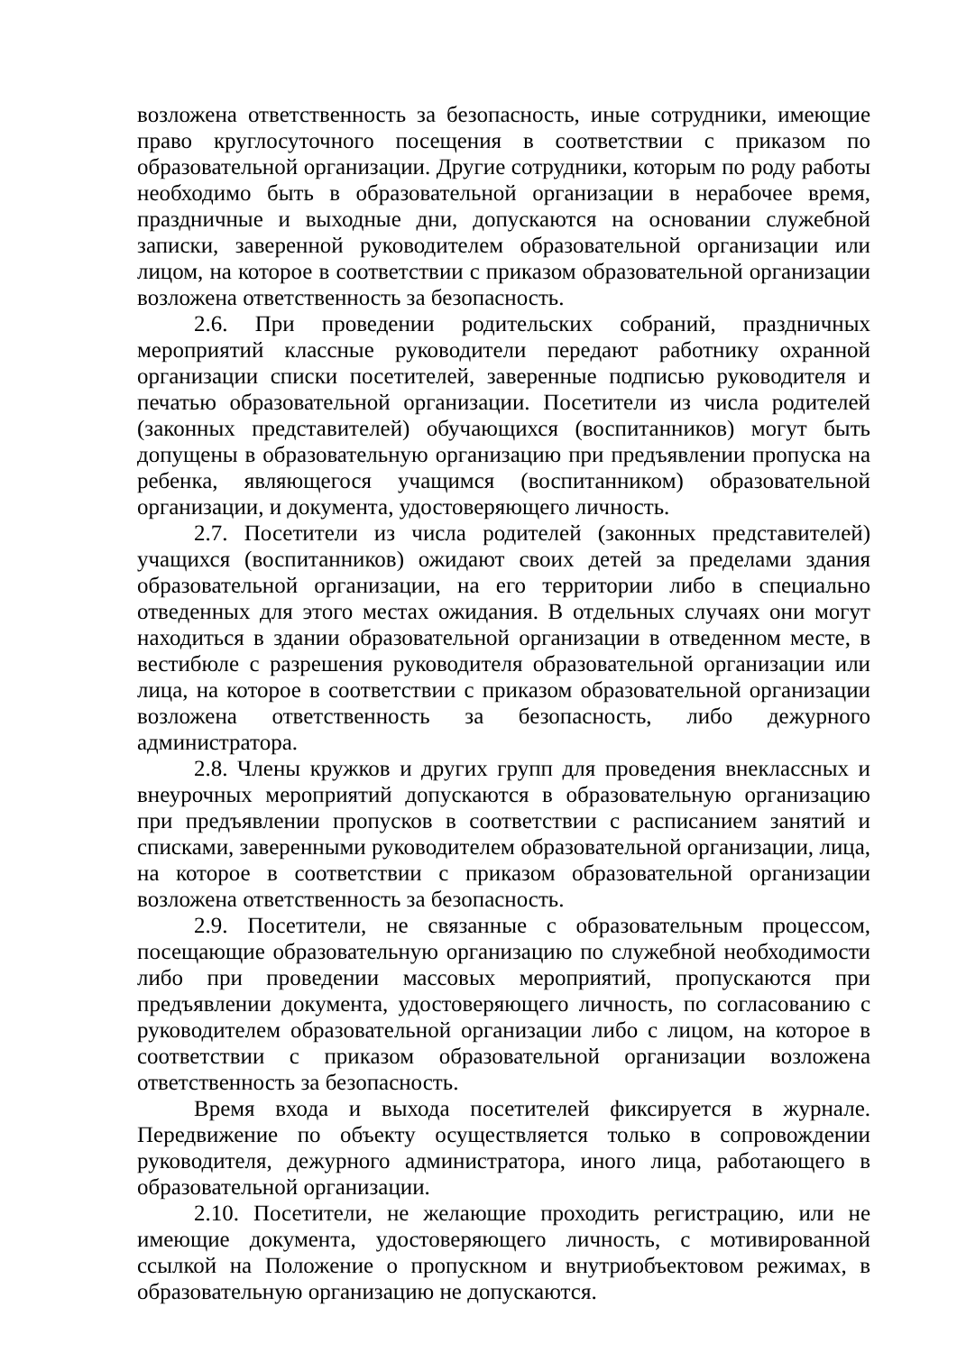возложена ответственность за безопасность, иные сотрудники, имеющие право круглосуточного посещения в соответствии с приказом по образовательной организации. Другие сотрудники, которым по роду работы необходимо быть в образовательной организации в нерабочее время, праздничные и выходные дни, допускаются на основании служебной записки, заверенной руководителем образовательной организации или лицом, на которое в соответствии с приказом образовательной организации возложена ответственность за безопасность.
2.6. При проведении родительских собраний, праздничных мероприятий классные руководители передают работнику охранной организации списки посетителей, заверенные подписью руководителя и печатью образовательной организации. Посетители из числа родителей (законных представителей) обучающихся (воспитанников) могут быть допущены в образовательную организацию при предъявлении пропуска на ребенка, являющегося учащимся (воспитанником) образовательной организации, и документа, удостоверяющего личность.
2.7. Посетители из числа родителей (законных представителей) учащихся (воспитанников) ожидают своих детей за пределами здания образовательной организации, на его территории либо в специально отведенных для этого местах ожидания. В отдельных случаях они могут находиться в здании образовательной организации в отведенном месте, в вестибюле с разрешения руководителя образовательной организации или лица, на которое в соответствии с приказом образовательной организации возложена ответственность за безопасность, либо дежурного администратора.
2.8. Члены кружков и других групп для проведения внеклассных и внеурочных мероприятий допускаются в образовательную организацию при предъявлении пропусков в соответствии с расписанием занятий и списками, заверенными руководителем образовательной организации, лица, на которое в соответствии с приказом образовательной организации возложена ответственность за безопасность.
2.9. Посетители, не связанные с образовательным процессом, посещающие образовательную организацию по служебной необходимости либо при проведении массовых мероприятий, пропускаются при предъявлении документа, удостоверяющего личность, по согласованию с руководителем образовательной организации либо с лицом, на которое в соответствии с приказом образовательной организации возложена ответственность за безопасность.
Время входа и выхода посетителей фиксируется в журнале. Передвижение по объекту осуществляется только в сопровождении руководителя, дежурного администратора, иного лица, работающего в образовательной организации.
2.10. Посетители, не желающие проходить регистрацию, или не имеющие документа, удостоверяющего личность, с мотивированной ссылкой на Положение о пропускном и внутриобъектовом режимах, в образовательную организацию не допускаются.